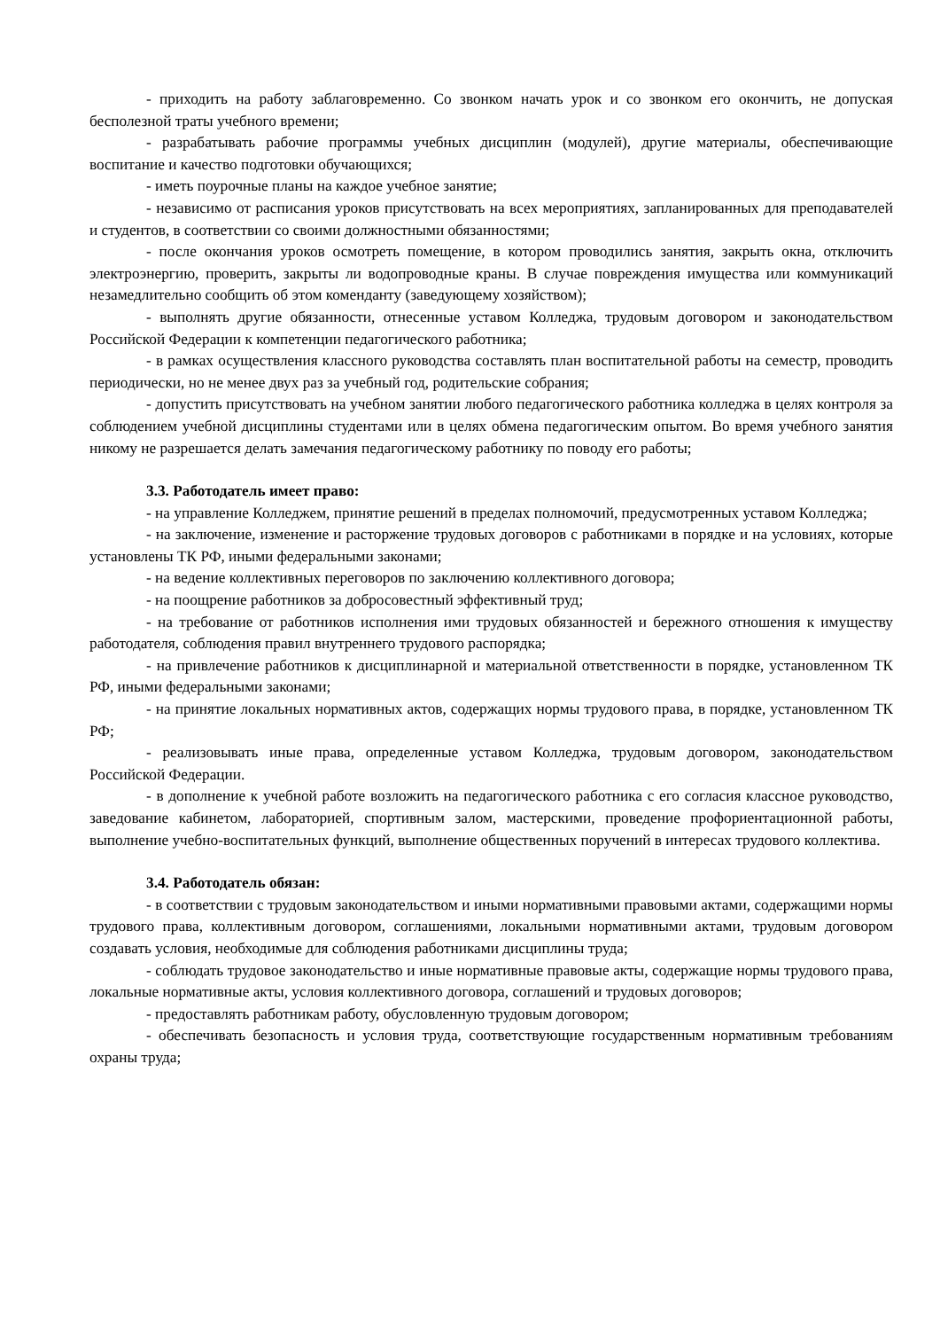- приходить на работу заблаговременно. Со звонком начать урок и со звонком его окончить, не допуская бесполезной траты учебного времени;
- разрабатывать рабочие программы учебных дисциплин (модулей), другие материалы, обеспечивающие воспитание и качество подготовки обучающихся;
- иметь поурочные планы на каждое учебное занятие;
- независимо от расписания уроков присутствовать на всех мероприятиях, запланированных для преподавателей и студентов, в соответствии со своими должностными обязанностями;
- после окончания уроков осмотреть помещение, в котором проводились занятия, закрыть окна, отключить электроэнергию, проверить, закрыты ли водопроводные краны. В случае повреждения имущества или коммуникаций незамедлительно сообщить об этом коменданту (заведующему хозяйством);
- выполнять другие обязанности, отнесенные уставом Колледжа, трудовым договором и законодательством Российской Федерации к компетенции педагогического работника;
- в рамках осуществления классного руководства составлять план воспитательной работы на семестр, проводить периодически, но не менее двух раз за учебный год, родительские собрания;
- допустить присутствовать на учебном занятии любого педагогического работника колледжа в целях контроля за соблюдением учебной дисциплины студентами или в целях обмена педагогическим опытом. Во время учебного занятия никому не разрешается делать замечания педагогическому работнику по поводу его работы;
3.3. Работодатель имеет право:
- на управление Колледжем, принятие решений в пределах полномочий, предусмотренных уставом Колледжа;
- на заключение, изменение и расторжение трудовых договоров с работниками в порядке и на условиях, которые установлены ТК РФ, иными федеральными законами;
- на ведение коллективных переговоров по заключению коллективного договора;
- на поощрение работников за добросовестный эффективный труд;
- на требование от работников исполнения ими трудовых обязанностей и бережного отношения к имуществу работодателя, соблюдения правил внутреннего трудового распорядка;
- на привлечение работников к дисциплинарной и материальной ответственности в порядке, установленном ТК РФ, иными федеральными законами;
- на принятие локальных нормативных актов, содержащих нормы трудового права, в порядке, установленном ТК РФ;
- реализовывать иные права, определенные уставом Колледжа, трудовым договором, законодательством Российской Федерации.
- в дополнение к учебной работе возложить на педагогического работника с его согласия классное руководство, заведование кабинетом, лабораторией, спортивным залом, мастерскими, проведение профориентационной работы, выполнение учебно-воспитательных функций, выполнение общественных поручений в интересах трудового коллектива.
3.4. Работодатель обязан:
- в соответствии с трудовым законодательством и иными нормативными правовыми актами, содержащими нормы трудового права, коллективным договором, соглашениями, локальными нормативными актами, трудовым договором создавать условия, необходимые для соблюдения работниками дисциплины труда;
- соблюдать трудовое законодательство и иные нормативные правовые акты, содержащие нормы трудового права, локальные нормативные акты, условия коллективного договора, соглашений и трудовых договоров;
- предоставлять работникам работу, обусловленную трудовым договором;
- обеспечивать безопасность и условия труда, соответствующие государственным нормативным требованиям охраны труда;